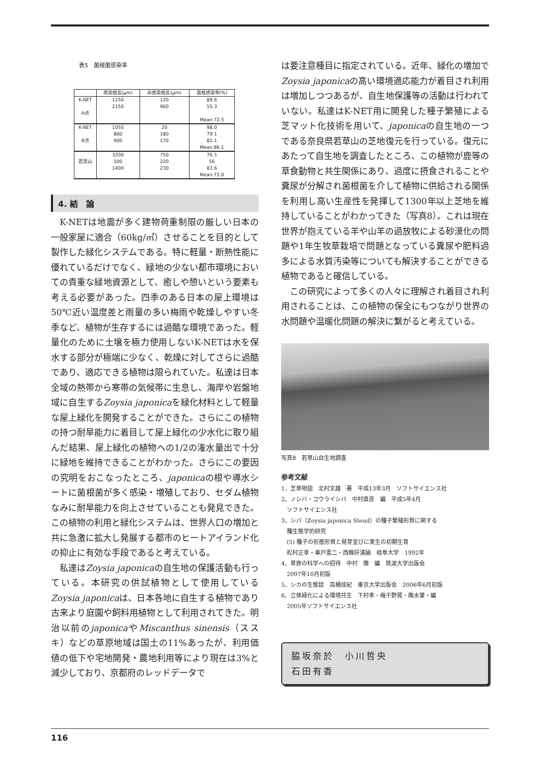表5　菌根菌感染率
| | 感染根長(μm) | 非感染根長(μm) | 菌根感染率(%) |
| --- | --- | --- | --- |
| K-NET A点 | 1150 2150 | 120 960 | 89.6 55.3 Mean:72.5 |
| K-NET B点 | 1050 860 900 | 20 180 170 | 98.0 79.1 81.1 Mean:86.1 |
| 若草山 | 3200 500 1400 | 750 220 230 | 76.5 56 83.6 Mean:72.0 |
4. 結　論
K-NETは地震が多く建物荷重制限の厳しい日本の一般家屋に適合（60kg/㎡）させることを目的として製作した緑化システムである。特に軽量・断熱性能に優れているだけでなく、緑地の少ない都市環境においての貴重な緑地資源として、癒しや憩いという要素も考える必要があった。四季のある日本の屋上環境は50℃近い温度差と雨量の多い梅雨や乾燥しやすい冬季など、植物が生存するには過酷な環境であった。軽量化のために土壌を極力使用しないK-NETは水を保水する部分が極端に少なく、乾燥に対してさらに過酷であり、適応できる植物は限られていた。私達は日本全域の熱帯から寒帯の気候帯に生息し、海岸や岩盤地域に自生するZoysia japonicaを緑化材料として軽量な屋上緑化を開発することができた。さらにこの植物の持つ耐旱能力に着目して屋上緑化の少水化に取り組んだ結果、屋上緑化の植物への1/2の潅水量出で十分に緑地を維持できることがわかった。さらにこの要因の究明をおこなったところ、japonicaの根や導水シートに菌根菌が多く感染・増殖しており、セダム植物なみに耐旱能力を向上させていることも発見できた。この植物の利用と緑化システムは、世界人口の増加と共に急激に拡大し発展する都市のヒートアイランド化の抑止に有効な手段であると考えている。
私達はZoysia japonicaの自生地の保護活動も行っている。本研究の供試植物として使用しているZoysia japonicaは、日本各地に自生する植物であり古来より庭園や飼料用植物として利用されてきた。明治以前のjaponicaやMiscanthus sinensis（ススキ）などの草原地域は国土の11%あったが、利用価値の低下や宅地開発・農地利用等により現在は3%と減少しており、京都府のレッドデータで
は要注意種目に指定されている。近年、緑化の増加でZoysia japonicaの高い環境適応能力が着目され利用は増加しつつあるが、自生地保護等の活動は行われていない。私達はK-NET用に開発した種子繁殖による芝マット化技術を用いて、japonicaの自生地の一つである奈良県若草山の芝地復元を行っている。復元にあたって自生地を調査したところ、この植物が鹿等の草食動物と共生関係にあり、過度に摂食されることや糞尿が分解され菌根菌を介して植物に供給される関係を利用し高い生産性を発揮して1300年以上芝地を維持していることがわかってきた（写真8）。これは現在世界が抱えている羊や山羊の過放牧による砂漠化の問題や1年生牧草栽培で問題となっている糞尿や肥料過多による水質汚染等についても解決することができる植物であると確信している。
この研究によって多くの人々に理解され着目され利用されることは、この植物の保全にもつながり世界の水問題や温暖化問題の解決に繋がると考えている。
写真8　若草山自生地調査
参考文献
1、芝草物語　北村文雄　著　平成13年3月　ソフトサイエンス社
2、ノシバ・コウライシバ　中村直彦　編　平成5年4月
　ソフトサイエンス社
3、シバ（Zoysia japonica Steud）の種子繁殖形質に関する
　種生態学的研究
　(5) 種子の形態形質と発芽並びに実生の初期生育
　松村正幸・車戸憲二・西條好澆廸　岐阜大学　1992年
4、草原の科学への招待　中村　徹　編　筑波大学出版会
　2007年10月初版
5、シカの生態誌　高槻成紀　東京大学出版会　2006年6月初版
6、立体緑化による環境共生　下村孝・梅干野晃・輿水肇・編
　2005年ソフトサイエンス社
脇坂奈於　小川哲央
石田有香
116